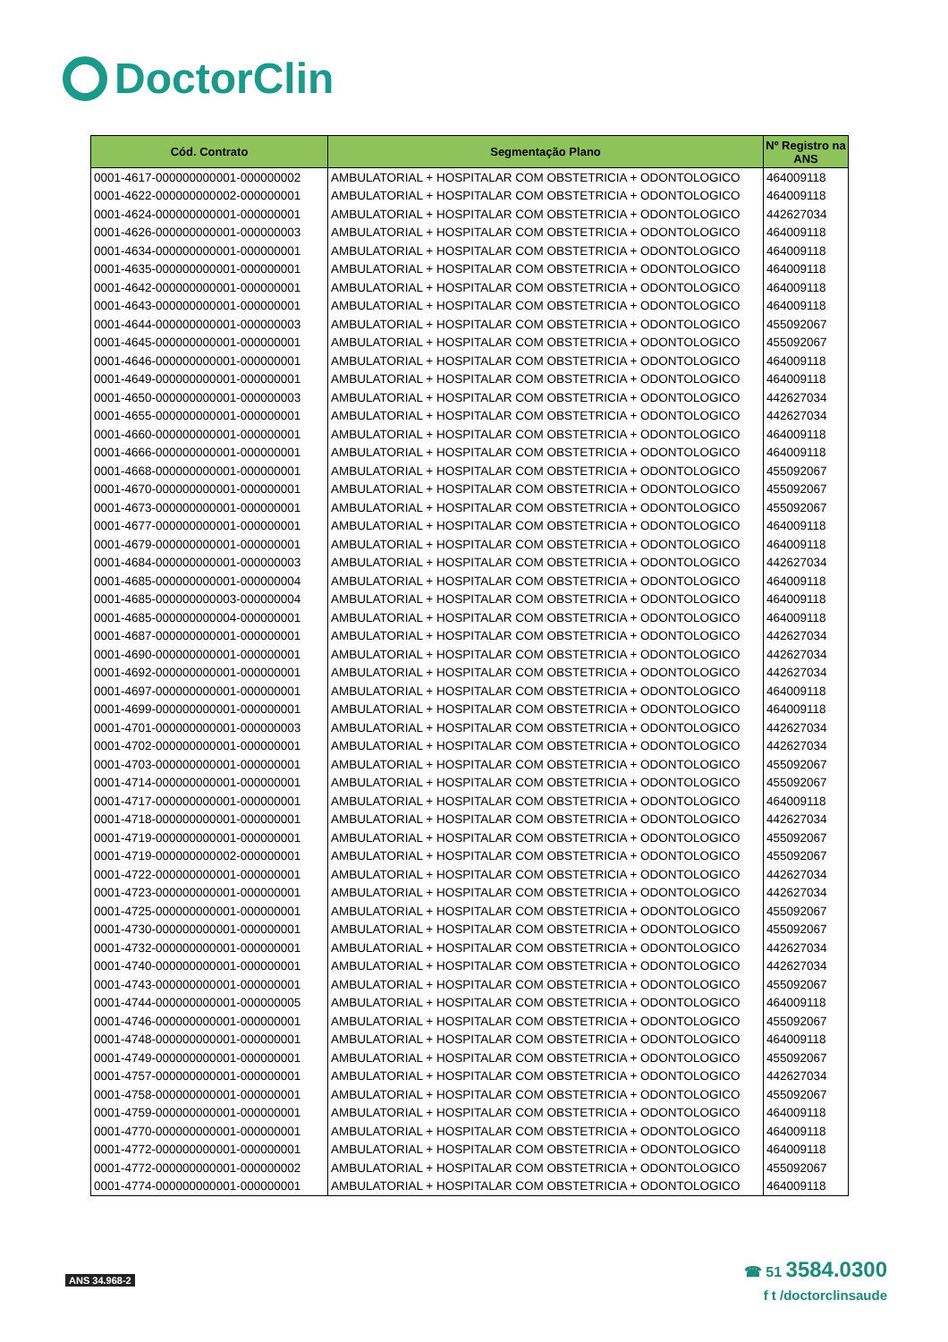DoctorClin
| Cód. Contrato | Segmentação Plano | Nº Registro na ANS |
| --- | --- | --- |
| 0001-4617-000000000001-000000002 | AMBULATORIAL + HOSPITALAR COM OBSTETRICIA + ODONTOLOGICO | 464009118 |
| 0001-4622-000000000002-000000001 | AMBULATORIAL + HOSPITALAR COM OBSTETRICIA + ODONTOLOGICO | 464009118 |
| 0001-4624-000000000001-000000001 | AMBULATORIAL + HOSPITALAR COM OBSTETRICIA + ODONTOLOGICO | 442627034 |
| 0001-4626-000000000001-000000003 | AMBULATORIAL + HOSPITALAR COM OBSTETRICIA + ODONTOLOGICO | 464009118 |
| 0001-4634-000000000001-000000001 | AMBULATORIAL + HOSPITALAR COM OBSTETRICIA + ODONTOLOGICO | 464009118 |
| 0001-4635-000000000001-000000001 | AMBULATORIAL + HOSPITALAR COM OBSTETRICIA + ODONTOLOGICO | 464009118 |
| 0001-4642-000000000001-000000001 | AMBULATORIAL + HOSPITALAR COM OBSTETRICIA + ODONTOLOGICO | 464009118 |
| 0001-4643-000000000001-000000001 | AMBULATORIAL + HOSPITALAR COM OBSTETRICIA + ODONTOLOGICO | 464009118 |
| 0001-4644-000000000001-000000003 | AMBULATORIAL + HOSPITALAR COM OBSTETRICIA + ODONTOLOGICO | 455092067 |
| 0001-4645-000000000001-000000001 | AMBULATORIAL + HOSPITALAR COM OBSTETRICIA + ODONTOLOGICO | 455092067 |
| 0001-4646-000000000001-000000001 | AMBULATORIAL + HOSPITALAR COM OBSTETRICIA + ODONTOLOGICO | 464009118 |
| 0001-4649-000000000001-000000001 | AMBULATORIAL + HOSPITALAR COM OBSTETRICIA + ODONTOLOGICO | 464009118 |
| 0001-4650-000000000001-000000003 | AMBULATORIAL + HOSPITALAR COM OBSTETRICIA + ODONTOLOGICO | 442627034 |
| 0001-4655-000000000001-000000001 | AMBULATORIAL + HOSPITALAR COM OBSTETRICIA + ODONTOLOGICO | 442627034 |
| 0001-4660-000000000001-000000001 | AMBULATORIAL + HOSPITALAR COM OBSTETRICIA + ODONTOLOGICO | 464009118 |
| 0001-4666-000000000001-000000001 | AMBULATORIAL + HOSPITALAR COM OBSTETRICIA + ODONTOLOGICO | 464009118 |
| 0001-4668-000000000001-000000001 | AMBULATORIAL + HOSPITALAR COM OBSTETRICIA + ODONTOLOGICO | 455092067 |
| 0001-4670-000000000001-000000001 | AMBULATORIAL + HOSPITALAR COM OBSTETRICIA + ODONTOLOGICO | 455092067 |
| 0001-4673-000000000001-000000001 | AMBULATORIAL + HOSPITALAR COM OBSTETRICIA + ODONTOLOGICO | 455092067 |
| 0001-4677-000000000001-000000001 | AMBULATORIAL + HOSPITALAR COM OBSTETRICIA + ODONTOLOGICO | 464009118 |
| 0001-4679-000000000001-000000001 | AMBULATORIAL + HOSPITALAR COM OBSTETRICIA + ODONTOLOGICO | 464009118 |
| 0001-4684-000000000001-000000003 | AMBULATORIAL + HOSPITALAR COM OBSTETRICIA + ODONTOLOGICO | 442627034 |
| 0001-4685-000000000001-000000004 | AMBULATORIAL + HOSPITALAR COM OBSTETRICIA + ODONTOLOGICO | 464009118 |
| 0001-4685-000000000003-000000004 | AMBULATORIAL + HOSPITALAR COM OBSTETRICIA + ODONTOLOGICO | 464009118 |
| 0001-4685-000000000004-000000001 | AMBULATORIAL + HOSPITALAR COM OBSTETRICIA + ODONTOLOGICO | 464009118 |
| 0001-4687-000000000001-000000001 | AMBULATORIAL + HOSPITALAR COM OBSTETRICIA + ODONTOLOGICO | 442627034 |
| 0001-4690-000000000001-000000001 | AMBULATORIAL + HOSPITALAR COM OBSTETRICIA + ODONTOLOGICO | 442627034 |
| 0001-4692-000000000001-000000001 | AMBULATORIAL + HOSPITALAR COM OBSTETRICIA + ODONTOLOGICO | 442627034 |
| 0001-4697-000000000001-000000001 | AMBULATORIAL + HOSPITALAR COM OBSTETRICIA + ODONTOLOGICO | 464009118 |
| 0001-4699-000000000001-000000001 | AMBULATORIAL + HOSPITALAR COM OBSTETRICIA + ODONTOLOGICO | 464009118 |
| 0001-4701-000000000001-000000003 | AMBULATORIAL + HOSPITALAR COM OBSTETRICIA + ODONTOLOGICO | 442627034 |
| 0001-4702-000000000001-000000001 | AMBULATORIAL + HOSPITALAR COM OBSTETRICIA + ODONTOLOGICO | 442627034 |
| 0001-4703-000000000001-000000001 | AMBULATORIAL + HOSPITALAR COM OBSTETRICIA + ODONTOLOGICO | 455092067 |
| 0001-4714-000000000001-000000001 | AMBULATORIAL + HOSPITALAR COM OBSTETRICIA + ODONTOLOGICO | 455092067 |
| 0001-4717-000000000001-000000001 | AMBULATORIAL + HOSPITALAR COM OBSTETRICIA + ODONTOLOGICO | 464009118 |
| 0001-4718-000000000001-000000001 | AMBULATORIAL + HOSPITALAR COM OBSTETRICIA + ODONTOLOGICO | 442627034 |
| 0001-4719-000000000001-000000001 | AMBULATORIAL + HOSPITALAR COM OBSTETRICIA + ODONTOLOGICO | 455092067 |
| 0001-4719-000000000002-000000001 | AMBULATORIAL + HOSPITALAR COM OBSTETRICIA + ODONTOLOGICO | 455092067 |
| 0001-4722-000000000001-000000001 | AMBULATORIAL + HOSPITALAR COM OBSTETRICIA + ODONTOLOGICO | 442627034 |
| 0001-4723-000000000001-000000001 | AMBULATORIAL + HOSPITALAR COM OBSTETRICIA + ODONTOLOGICO | 442627034 |
| 0001-4725-000000000001-000000001 | AMBULATORIAL + HOSPITALAR COM OBSTETRICIA + ODONTOLOGICO | 455092067 |
| 0001-4730-000000000001-000000001 | AMBULATORIAL + HOSPITALAR COM OBSTETRICIA + ODONTOLOGICO | 455092067 |
| 0001-4732-000000000001-000000001 | AMBULATORIAL + HOSPITALAR COM OBSTETRICIA + ODONTOLOGICO | 442627034 |
| 0001-4740-000000000001-000000001 | AMBULATORIAL + HOSPITALAR COM OBSTETRICIA + ODONTOLOGICO | 442627034 |
| 0001-4743-000000000001-000000001 | AMBULATORIAL + HOSPITALAR COM OBSTETRICIA + ODONTOLOGICO | 455092067 |
| 0001-4744-000000000001-000000005 | AMBULATORIAL + HOSPITALAR COM OBSTETRICIA + ODONTOLOGICO | 464009118 |
| 0001-4746-000000000001-000000001 | AMBULATORIAL + HOSPITALAR COM OBSTETRICIA + ODONTOLOGICO | 455092067 |
| 0001-4748-000000000001-000000001 | AMBULATORIAL + HOSPITALAR COM OBSTETRICIA + ODONTOLOGICO | 464009118 |
| 0001-4749-000000000001-000000001 | AMBULATORIAL + HOSPITALAR COM OBSTETRICIA + ODONTOLOGICO | 455092067 |
| 0001-4757-000000000001-000000001 | AMBULATORIAL + HOSPITALAR COM OBSTETRICIA + ODONTOLOGICO | 442627034 |
| 0001-4758-000000000001-000000001 | AMBULATORIAL + HOSPITALAR COM OBSTETRICIA + ODONTOLOGICO | 455092067 |
| 0001-4759-000000000001-000000001 | AMBULATORIAL + HOSPITALAR COM OBSTETRICIA + ODONTOLOGICO | 464009118 |
| 0001-4770-000000000001-000000001 | AMBULATORIAL + HOSPITALAR COM OBSTETRICIA + ODONTOLOGICO | 464009118 |
| 0001-4772-000000000001-000000001 | AMBULATORIAL + HOSPITALAR COM OBSTETRICIA + ODONTOLOGICO | 464009118 |
| 0001-4772-000000000001-000000002 | AMBULATORIAL + HOSPITALAR COM OBSTETRICIA + ODONTOLOGICO | 455092067 |
| 0001-4774-000000000001-000000001 | AMBULATORIAL + HOSPITALAR COM OBSTETRICIA + ODONTOLOGICO | 464009118 |
ANS 34.968-2
☎ 51 3584.0300
f t /doctorclinsaude